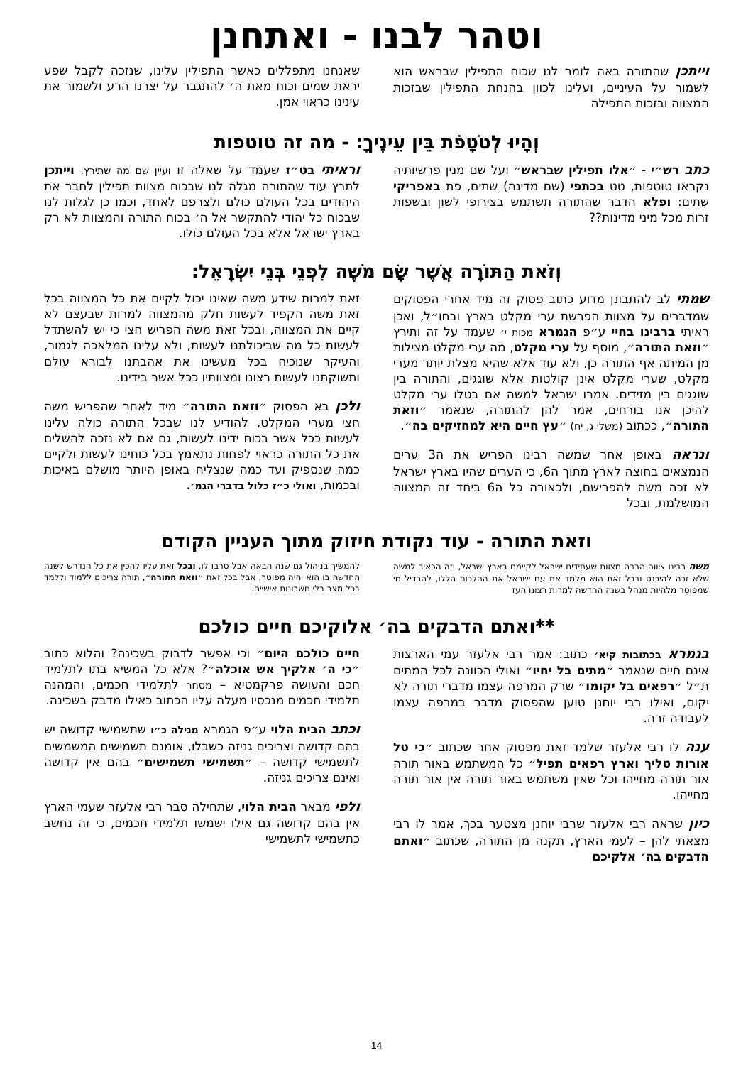וטהר לבנו - ואתחנן
וייתכן שהתורה באה לומר לנו שכוח התפילין שבראש הוא לשמור על העיניים, ועלינו לכוון בהנחת התפילין שבזכות המצווה ובזכות התפילה
שאנחנו מתפללים כאשר התפילין עלינו, שנזכה לקבל שפע יראת שמים וכוח מאת ה׳ להתגבר על יצרנו הרע ולשמור את עינינו כראוי אמן.
וְהָיוּ לְטֹטָפֹת בֵּין עֵינֶיךָ: - מה זה טוטפות
כתב רש״י - ״אלו תפילין שבראש״ ועל שם מנין פרשיותיה נקראו טוטפות, טט בכתפי (שם מדינה) שתים, פת באפריקי שתים: ופלא הדבר שהתורה תשתמש בצירופי לשון ובשפות זרות מכל מיני מדינות??
וראיתי בט״ז שעמד על שאלה זו ועיין שם מה שתירץ, וייתכן לתרץ עוד שהתורה מגלה לנו שבכוח מצוות תפילין לחבר את היהודים בכל העולם כולם ולצרפם לאחד, וכמו כן לגלות לנו שבכוח כל יהודי להתקשר אל ה׳ בכוח התורה והמצוות לא רק בארץ ישראל אלא בכל העולם כולו.
וְזֹאת הַתּוֹרָה אֲשֶׁר שָׂם מֹשֶׁה לִפְנֵי בְּנֵי יִשְׂרָאֵל:
שמתי לב להתבונן מדוע כתוב פסוק זה מיד אחרי הפסוקים שמדברים על מצוות הפרשת ערי מקלט בארץ ובחו״ל, ואכן ראיתי ברבינו בחיי ע״פ הגמרא מכות י׳ שעמד על זה ותירץ ״וזאת התורה״, מוסף על ערי מקלט, מה ערי מקלט מצילות מן המיתה אף התורה כן, ולא עוד אלא שהיא מצלת יותר מערי מקלט, שערי מקלט אינן קולטות אלא שוגגים, והתורה בין שוגגים בין מזידים. אמרו ישראל למשה אם בטלו ערי מקלט להיכן אנו בורחים, אמר להן להתורה, שנאמר ״וזאת התורה״, ככתוב (משלי ג, יח) ״עץ חיים היא למחזיקים בה״.
ונראה באופן אחר שמשה רבינו הפריש את ה3 ערים הנמצאים בחוצה לארץ מתוך ה6, כי הערים שהיו בארץ ישראל לא זכה משה להפרישם, ולכאורה כל ה6 ביחד זה המצווה המושלמת, ובכל
זאת למרות שידע משה שאינו יכול לקיים את כל המצווה בכל זאת משה הקפיד לעשות חלק מהמצווה למרות שבעצם לא קיים את המצווה, ובכל זאת משה הפריש חצי כי יש להשתדל לעשות כל מה שביכולתנו לעשות, ולא עלינו המלאכה לגמור, והעיקר שנוכיח בכל מעשינו את אהבתנו לבורא עולם ותשוקתנו לעשות רצונו ומצוותיו ככל אשר בידינו.
ולכן בא הפסוק ״וזאת התורה״ מיד לאחר שהפריש משה חצי מערי המקלט, להודיע לנו שבכל התורה כולה עלינו לעשות ככל אשר בכוח ידינו לעשות, גם אם לא נזכה להשלים את כל התורה כראוי לפחות נתאמץ בכל כוחינו לעשות ולקיים כמה שנספיק ועד כמה שנצליח באופן היותר מושלם באיכות ובכמות, ואולי כ״ז כלול בדברי הגמ׳.
וזאת התורה - עוד נקודת חיזוק מתוך העניין הקודם
משה רבינו ציווה הרבה מצוות שעתידים ישראל לקיימם בארץ ישראל, וזה הכאיב למשה שלא זכה להיכנס ובכל זאת הוא מלמד את עם ישראל את ההלכות הללו, להבדיל מי שמפוטר מלהיות מנהל בשנה החדשה למרות רצונו העז
להמשיך בניהול גם שנה הבאה אבל סרבו לו, ובכל זאת עליו להכין את כל הנדרש לשנה החדשה בו הוא יהיה מפוטר, אבל בכל זאת ״וזאת התורה״, תורה צריכים ללמוד וללמד בכל מצב בלי חשבונות אישיים.
**ואתם הדבקים בה׳ אלוקיכם חיים כולכם
בגמרא בכתובות קיא׳ כתוב: אמר רבי אלעזר עמי הארצות אינם חיים שנאמר ״מתים בל יחיו״ ואולי הכוונה לכל המתים ת״ל ״רפאים בל יקומו״ שרק המרפה עצמו מדברי תורה לא יקום, ואילו רבי יוחנן טוען שהפסוק מדבר במרפה עצמו לעבודה זרה.
ענה לו רבי אלעזר שלמד זאת מפסוק אחר שכתוב ״כי טל אורות טליך וארץ רפאים תפיל״ כל המשתמש באור תורה אור תורה מחייהו וכל שאין משתמש באור תורה אין אור תורה מחייהו.
כיון שראה רבי אלעזר שרבי יוחנן מצטער בכך, אמר לו רבי מצאתי להן – לעמי הארץ, תקנה מן התורה, שכתוב ״ואתם הדבקים בה׳ אלקיכם
חיים כולכם היום״ וכי אפשר לדבוק בשכינה? והלוא כתוב ״כי ה׳ אלקיך אש אוכלה״? אלא כל המשיא בתו לתלמיד חכם והעושה פרקמטיא – מסחר לתלמידי חכמים, והמהנה תלמידי חכמים מנכסיו מעלה עליו הכתוב כאילו מדבק בשכינה.
וכתב הבית הלוי ע״פ הגמרא מגילה כ״ו שתשמישי קדושה יש בהם קדושה וצריכים גניזה כשבלו, אומנם תשמישים המשמשים לתשמישי קדושה – ״תשמישי תשמישים״ בהם אין קדושה ואינם צריכים גניזה.
ולפי מבאר הבית הלוי, שתחילה סבר רבי אלעזר שעמי הארץ אין בהם קדושה גם אילו ישמשו תלמידי חכמים, כי זה נחשב כתשמישי לתשמישי
14